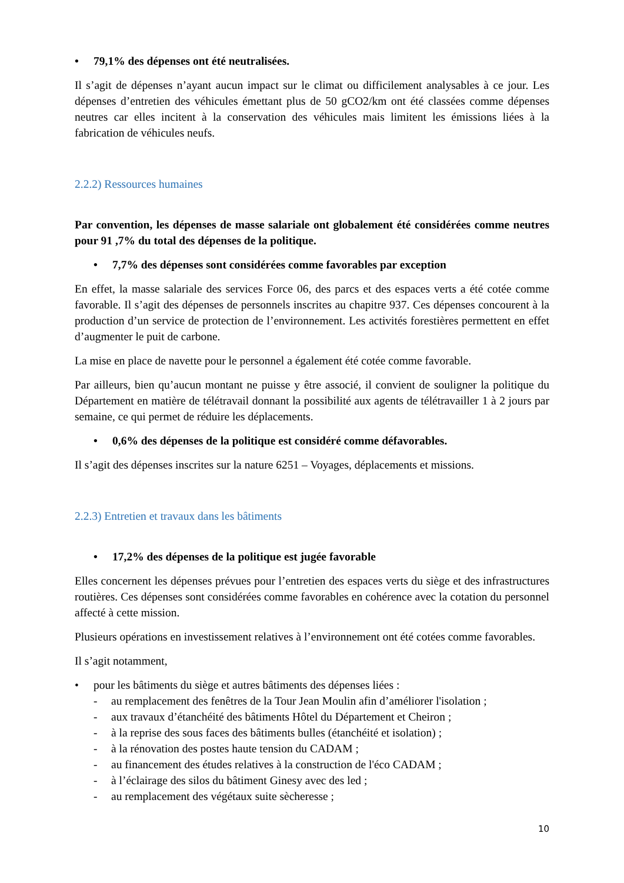• 79,1% des dépenses ont été neutralisées.
Il s’agit de dépenses n’ayant aucun impact sur le climat ou difficilement analysables à ce jour. Les dépenses d’entretien des véhicules émettant plus de 50 gCO2/km ont été classées comme dépenses neutres car elles incitent à la conservation des véhicules mais limitent les émissions liées à la fabrication de véhicules neufs.
2.2.2) Ressources humaines
Par convention, les dépenses de masse salariale ont globalement été considérées comme neutres pour 91 ,7% du total des dépenses de la politique.
• 7,7% des dépenses sont considérées comme favorables par exception
En effet, la masse salariale des services Force 06, des parcs et des espaces verts a été cotée comme favorable. Il s’agit des dépenses de personnels inscrites au chapitre 937. Ces dépenses concourent à la production d’un service de protection de l’environnement. Les activités forestières permettent en effet d’augmenter le puit de carbone.
La mise en place de navette pour le personnel a également été cotée comme favorable.
Par ailleurs, bien qu’aucun montant ne puisse y être associé, il convient de souligner la politique du Département en matière de télétravail donnant la possibilité aux agents de télétravailler 1 à 2 jours par semaine, ce qui permet de réduire les déplacements.
• 0,6% des dépenses de la politique est considéré comme défavorables.
Il s’agit des dépenses inscrites sur la nature 6251 – Voyages, déplacements et missions.
2.2.3) Entretien et travaux dans les bâtiments
• 17,2% des dépenses de la politique est jugée favorable
Elles concernent les dépenses prévues pour l’entretien des espaces verts du siège et des infrastructures routières. Ces dépenses sont considérées comme favorables en cohérence avec la cotation du personnel affecté à cette mission.
Plusieurs opérations en investissement relatives à l’environnement ont été cotées comme favorables.
Il s’agit notamment,
• pour les bâtiments du siège et autres bâtiments des dépenses liées :
- au remplacement des fenêtres de la Tour Jean Moulin afin d’améliorer l'isolation ;
- aux travaux d’étanchéité des bâtiments Hôtel du Département et Cheiron ;
- à la reprise des sous faces des bâtiments bulles (étanchéité et isolation) ;
- à la rénovation des postes haute tension du CADAM ;
- au financement des études relatives à la construction de l'éco CADAM ;
- à l’éclairage des silos du bâtiment Ginesy avec des led ;
- au remplacement des végétaux suite sècheresse ;
10